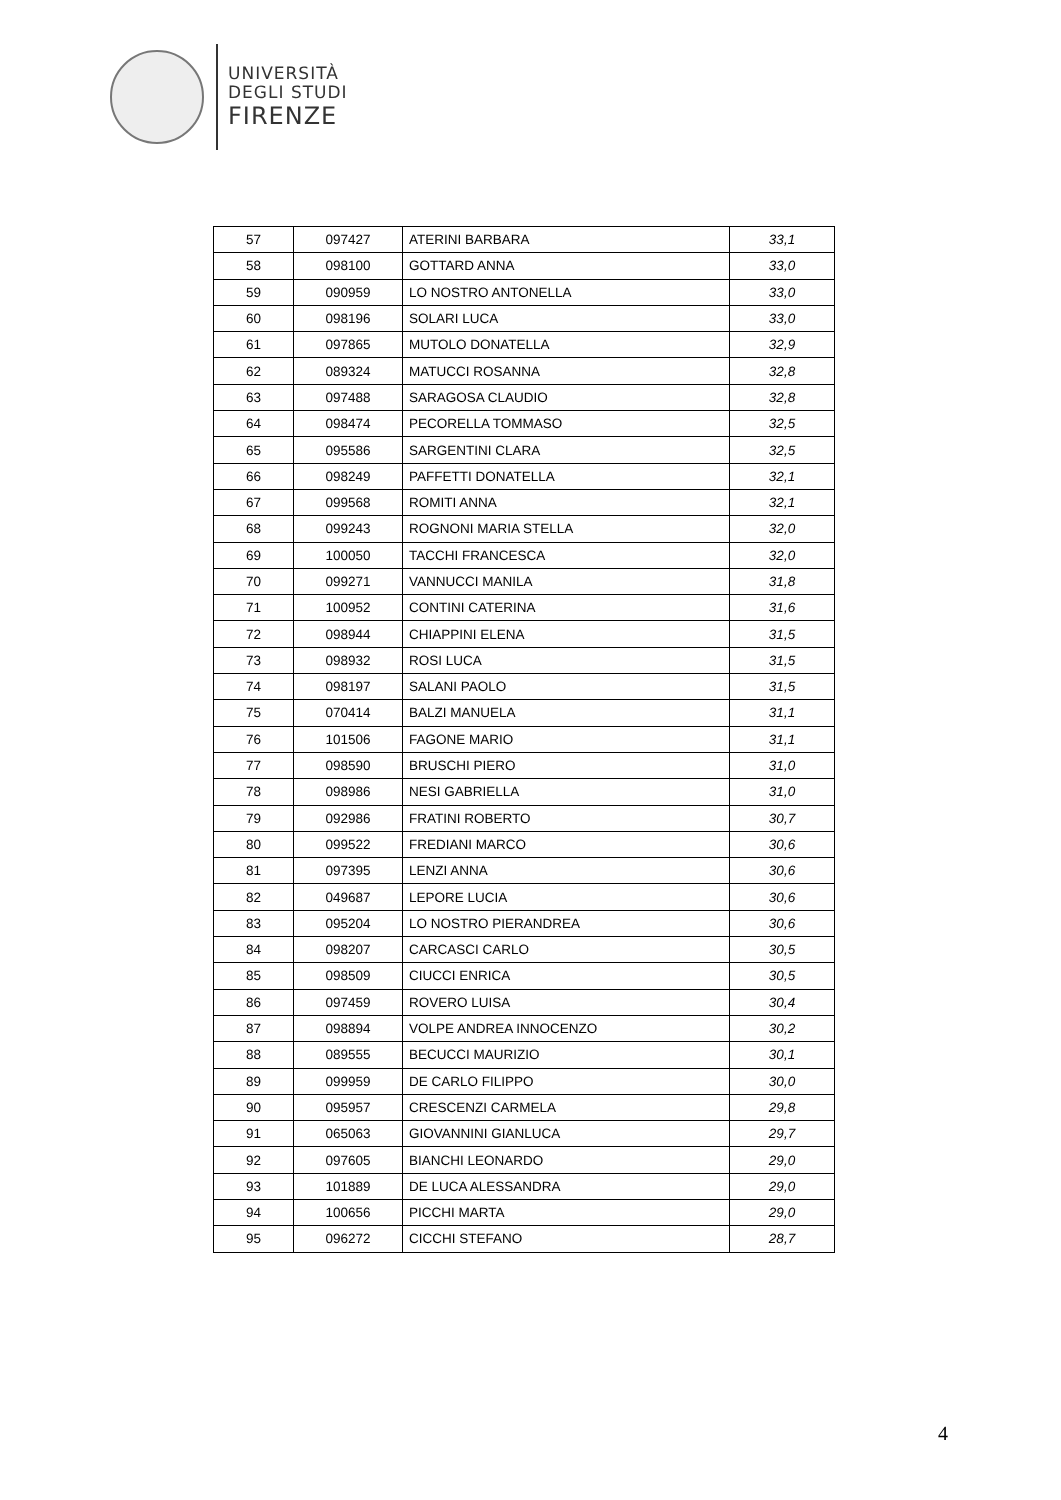UNIVERSITÀ
DEGLI STUDI
FIRENZE
| 57 | 097427 | ATERINI BARBARA | 33,1 |
| 58 | 098100 | GOTTARD ANNA | 33,0 |
| 59 | 090959 | LO NOSTRO ANTONELLA | 33,0 |
| 60 | 098196 | SOLARI LUCA | 33,0 |
| 61 | 097865 | MUTOLO DONATELLA | 32,9 |
| 62 | 089324 | MATUCCI ROSANNA | 32,8 |
| 63 | 097488 | SARAGOSA CLAUDIO | 32,8 |
| 64 | 098474 | PECORELLA TOMMASO | 32,5 |
| 65 | 095586 | SARGENTINI CLARA | 32,5 |
| 66 | 098249 | PAFFETTI DONATELLA | 32,1 |
| 67 | 099568 | ROMITI ANNA | 32,1 |
| 68 | 099243 | ROGNONI MARIA STELLA | 32,0 |
| 69 | 100050 | TACCHI FRANCESCA | 32,0 |
| 70 | 099271 | VANNUCCI MANILA | 31,8 |
| 71 | 100952 | CONTINI CATERINA | 31,6 |
| 72 | 098944 | CHIAPPINI ELENA | 31,5 |
| 73 | 098932 | ROSI LUCA | 31,5 |
| 74 | 098197 | SALANI PAOLO | 31,5 |
| 75 | 070414 | BALZI MANUELA | 31,1 |
| 76 | 101506 | FAGONE MARIO | 31,1 |
| 77 | 098590 | BRUSCHI PIERO | 31,0 |
| 78 | 098986 | NESI GABRIELLA | 31,0 |
| 79 | 092986 | FRATINI ROBERTO | 30,7 |
| 80 | 099522 | FREDIANI MARCO | 30,6 |
| 81 | 097395 | LENZI ANNA | 30,6 |
| 82 | 049687 | LEPORE LUCIA | 30,6 |
| 83 | 095204 | LO NOSTRO PIERANDREA | 30,6 |
| 84 | 098207 | CARCASCI CARLO | 30,5 |
| 85 | 098509 | CIUCCI ENRICA | 30,5 |
| 86 | 097459 | ROVERO LUISA | 30,4 |
| 87 | 098894 | VOLPE ANDREA INNOCENZO | 30,2 |
| 88 | 089555 | BECUCCI MAURIZIO | 30,1 |
| 89 | 099959 | DE CARLO FILIPPO | 30,0 |
| 90 | 095957 | CRESCENZI CARMELA | 29,8 |
| 91 | 065063 | GIOVANNINI GIANLUCA | 29,7 |
| 92 | 097605 | BIANCHI LEONARDO | 29,0 |
| 93 | 101889 | DE LUCA ALESSANDRA | 29,0 |
| 94 | 100656 | PICCHI MARTA | 29,0 |
| 95 | 096272 | CICCHI STEFANO | 28,7 |
4